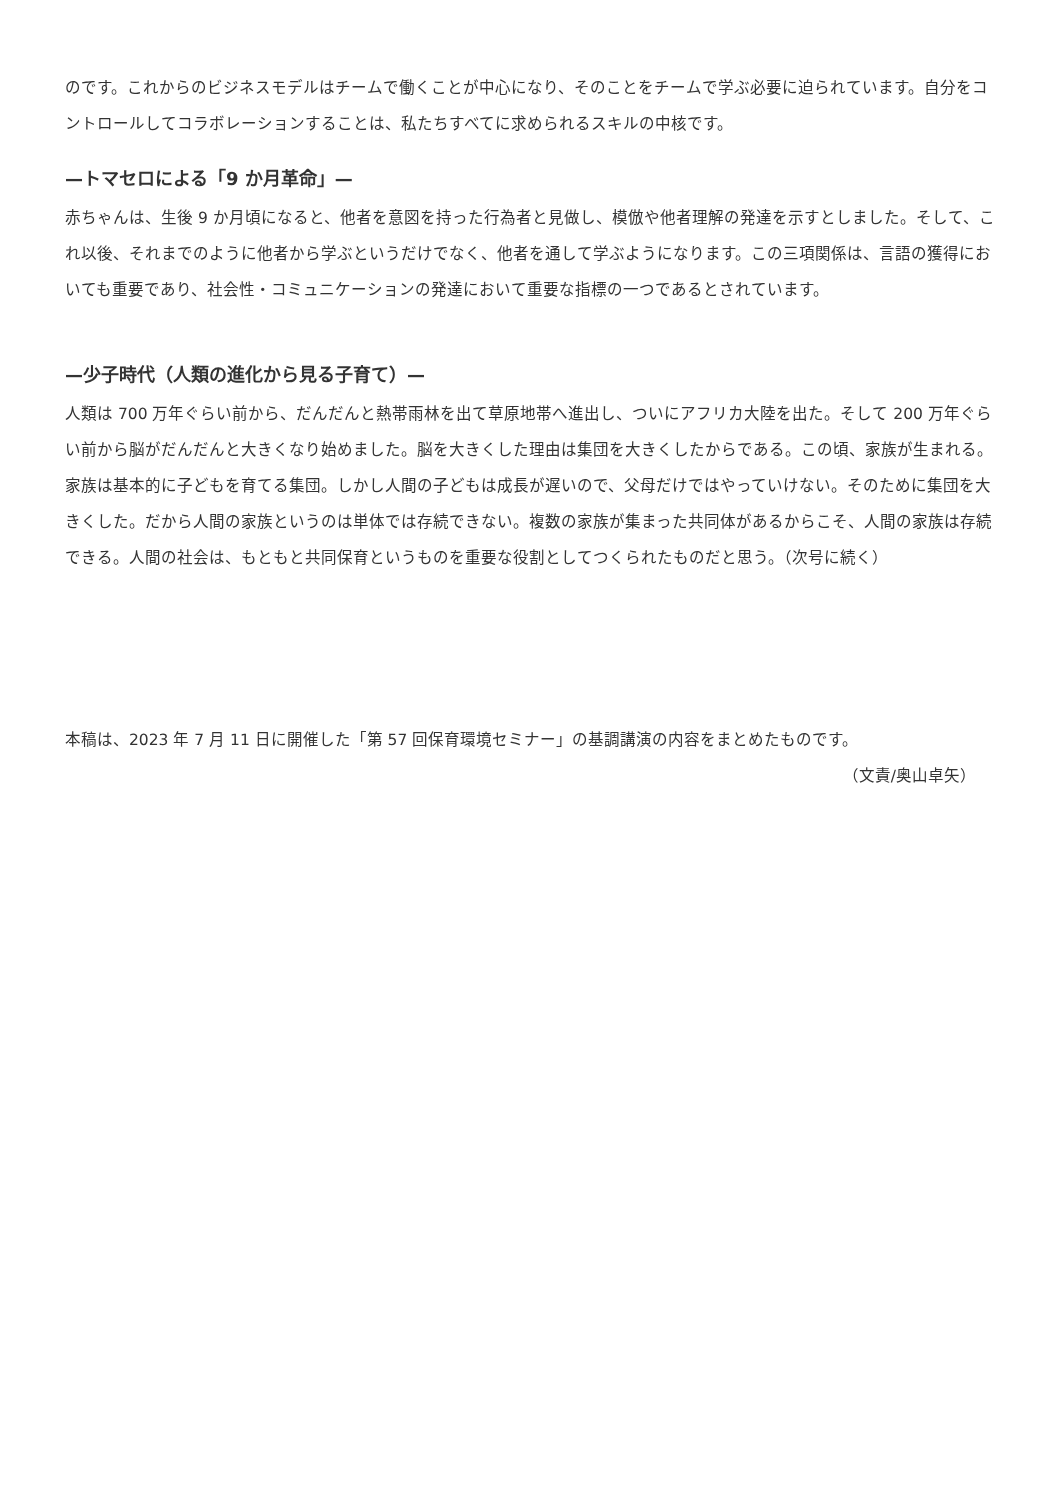のです。これからのビジネスモデルはチームで働くことが中心になり、そのことをチームで学ぶ必要に迫られています。自分をコントロールしてコラボレーションすることは、私たちすべてに求められるスキルの中核です。
—トマセロによる「9 か月革命」—
赤ちゃんは、生後 9 か月頃になると、他者を意図を持った行為者と見做し、模倣や他者理解の発達を示すとしました。そして、これ以後、それまでのように他者から学ぶというだけでなく、他者を通して学ぶようになります。この三項関係は、言語の獲得においても重要であり、社会性・コミュニケーションの発達において重要な指標の一つであるとされています。
—少子時代（人類の進化から見る子育て）—
人類は 700 万年ぐらい前から、だんだんと熱帯雨林を出て草原地帯へ進出し、ついにアフリカ大陸を出た。そして 200 万年ぐらい前から脳がだんだんと大きくなり始めました。脳を大きくした理由は集団を大きくしたからである。この頃、家族が生まれる。家族は基本的に子どもを育てる集団。しかし人間の子どもは成長が遅いので、父母だけではやっていけない。そのために集団を大きくした。だから人間の家族というのは単体では存続できない。複数の家族が集まった共同体があるからこそ、人間の家族は存続できる。人間の社会は、もともと共同保育というものを重要な役割としてつくられたものだと思う。（次号に続く）
本稿は、2023 年 7 月 11 日に開催した「第 57 回保育環境セミナー」の基調講演の内容をまとめたものです。
（文責/奥山卓矢）